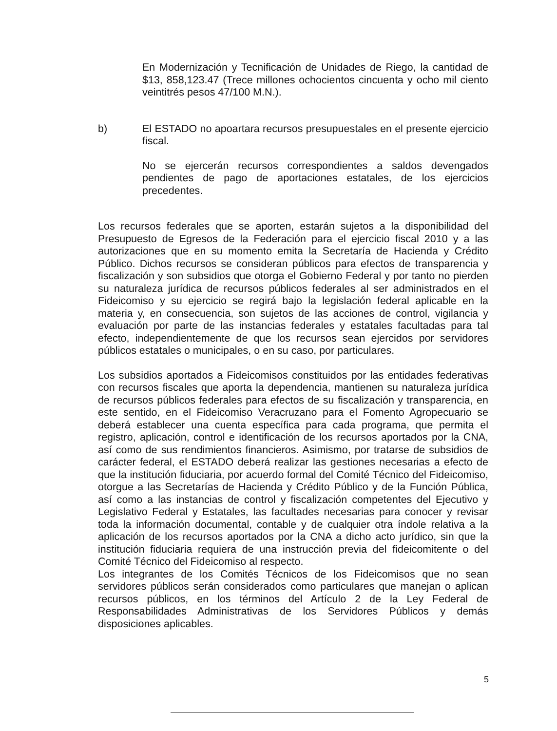En Modernización y Tecnificación de Unidades de Riego, la cantidad de $13, 858,123.47 (Trece millones ochocientos cincuenta y ocho mil ciento veintitrés pesos 47/100 M.N.).
b) El ESTADO no apoartara recursos presupuestales en el presente ejercicio fiscal.
No se ejercerán recursos correspondientes a saldos devengados pendientes de pago de aportaciones estatales, de los ejercicios precedentes.
Los recursos federales que se aporten, estarán sujetos a la disponibilidad del Presupuesto de Egresos de la Federación para el ejercicio fiscal 2010 y a las autorizaciones que en su momento emita la Secretaría de Hacienda y Crédito Público. Dichos recursos se consideran públicos para efectos de transparencia y fiscalización y son subsidios que otorga el Gobierno Federal y por tanto no pierden su naturaleza jurídica de recursos públicos federales al ser administrados en el Fideicomiso y su ejercicio se regirá bajo la legislación federal aplicable en la materia y, en consecuencia, son sujetos de las acciones de control, vigilancia y evaluación por parte de las instancias federales y estatales facultadas para tal efecto, independientemente de que los recursos sean ejercidos por servidores públicos estatales o municipales, o en su caso, por particulares.
Los subsidios aportados a Fideicomisos constituidos por las entidades federativas con recursos fiscales que aporta la dependencia, mantienen su naturaleza jurídica de recursos públicos federales para efectos de su fiscalización y transparencia, en este sentido, en el Fideicomiso Veracruzano para el Fomento Agropecuario se deberá establecer una cuenta específica para cada programa, que permita el registro, aplicación, control e identificación de los recursos aportados por la CNA, así como de sus rendimientos financieros. Asimismo, por tratarse de subsidios de carácter federal, el ESTADO deberá realizar las gestiones necesarias a efecto de que la institución fiduciaria, por acuerdo formal del Comité Técnico del Fideicomiso, otorgue a las Secretarías de Hacienda y Crédito Público y de la Función Pública, así como a las instancias de control y fiscalización competentes del Ejecutivo y Legislativo Federal y Estatales, las facultades necesarias para conocer y revisar toda la información documental, contable y de cualquier otra índole relativa a la aplicación de los recursos aportados por la CNA a dicho acto jurídico, sin que la institución fiduciaria requiera de una instrucción previa del fideicomitente o del Comité Técnico del Fideicomiso al respecto.
Los integrantes de los Comités Técnicos de los Fideicomisos que no sean servidores públicos serán considerados como particulares que manejan o aplican recursos públicos, en los términos del Artículo 2 de la Ley Federal de Responsabilidades Administrativas de los Servidores Públicos y demás disposiciones aplicables.
5